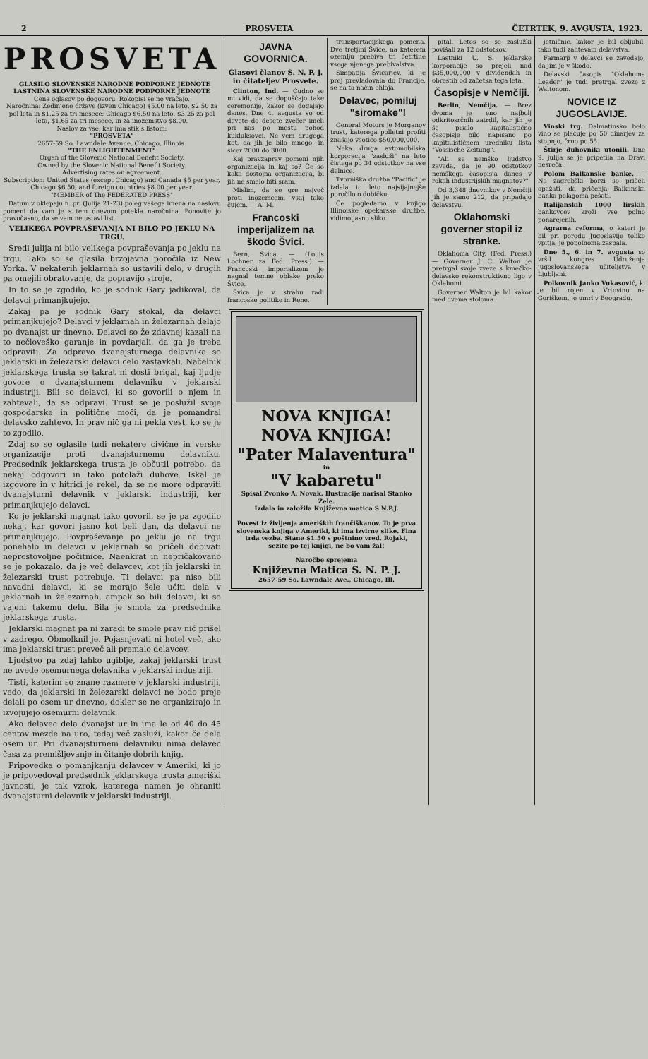2 PROSVETA ČETRTEK, 9. AVGUSTA, 1923.
PROSVETA
GLASILO SLOVENSKE NARODNE PODPORNE JEDNOTE
LASTNINA SLOVENSKE NARODNE PODPORNE JEDNOTE
Cena oglasov po dogovoru. Rokopisi se ne vračajo.
Naročnina: Zedinjene države (izven Chicago) $5.00 na leto, $2.50 za pol leta in $1.25 za tri mesece; Chicago $6.50 na leto, $3.25 za pol leta, $1.65 za tri mesece, in za inozemstvo $8.00.
Naslov za vse, kar ima stik s listom:
"PROSVETA"
2657-59 So. Lawndale Avenue, Chicago, Illinois.
"THE ENLIGHTENMENT"
Organ of the Slovenic National Benefit Society.
Owned by the Slovenic National Benefit Society.
Advertising rates on agreement.
Subscription: United States (except Chicago) and Canada $5 per year, Chicago $6.50, and foreign countries $8.00 per year.
"MEMBER of The FEDERATED PRESS"
Datum v oklepaju n. pr. (Julija 21-23) poleg vašega imena na naslovu pomeni da vam je s tem dnevom potekla naročnina. Ponovite jo pravočasno, da se vam ne ustavi list.
VELIKEGA POVPRAŠEVANJA NI BILO PO JEKLU NA TRGU.
Sredi julija ni bilo velikega povpraševanja po jeklu na trgu. Tako so se glasila brzojavna poročila iz New Yorka. V nekaterih jeklarnah so ustavili delo, v drugih pa omejili obratovanje, da popravijo stroje.
In to se je zgodilo, ko je sodnik Gary jadikoval, da delavci primanjkujejo.
Zakaj pa je sodnik Gary stokal, da delavci primanjkujejo? Delavci v jeklarnah in železarnah delajo po dvanajst ur dnevno. Delavci so že zdavnej kazali na to nečloveško garanje in povdarjali, da ga je treba odpraviti. Za odpravo dvanajsturnega delavnika so jeklarski in železarski delavci celo zastavkali. Načelnik jeklarskega trusta se takrat ni dosti brigal, kaj ljudje govore o dvanajsturnem delavniku v jeklarski industriji. Bili so delavci, ki so govorili o njem in zahtevali, da se odpravi. Trust se je poslužil svoje gospodarske in politične moči, da je pomandral delavsko zahtevo. In prav nič ga ni pekla vest, ko se je to zgodilo.
Zdaj so se oglasile tudi nekatere civične in verske organizacije proti dvanajsturnemu delavniku. Predsednik jeklarskega trusta je občutil potrebo, da nekaj odgovori in tako potolaži duhove. Iskal je izgovore in v hitrici je rekel, da se ne more odpraviti dvanajsturni delavnik v jeklarski industriji, ker primanjkujejo delavci.
Ko je jeklarski magnat tako govoril, se je pa zgodilo nekaj, kar govori jasno kot beli dan, da delavci ne primanjkujejo. Povpraševanje po jeklu je na trgu ponehalo in delavci v jeklarnah so pričeli dobivati neprostovoljne počitnice. Naenkrat in nepričakovano se je pokazalo, da je več delavcev, kot jih jeklarski in železarski trust potrebuje. Ti delavci pa niso bili navadni delavci, ki se morajo šele učiti dela v jeklarnah in železarnah, ampak so bili delavci, ki so vajeni takemu delu. Bila je smola za predsednika jeklarskega trusta.
Jeklarski magnat pa ni zaradi te smole prav nič prišel v zadrego. Obmolknil je. Pojasnjevati ni hotel več, ako ima jeklarski trust preveč ali premalo delavcev.
Ljudstvo pa zdaj lahko ugiblje, zakaj jeklarski trust ne uvede osemurnega delavnika v jeklarski industriji.
Tisti, katerim so znane razmere v jeklarski industriji, vedo, da jeklarski in železarski delavci ne bodo preje delali po osem ur dnevno, dokler se ne organizirajo in izvojujejo osemurni delavnik.
Ako delavec dela dvanajst ur in ima le od 40 do 45 centov mezde na uro, tedaj več zasluži, kakor če dela osem ur. Pri dvanajsturnem delavniku nima delavec časa za premišljevanje in čitanje dobrih knjig.
Pripovedka o pomanjkanju delavcev v Ameriki, ki jo je pripovedoval predsednik jeklarskega trusta ameriški javnosti, je tak vzrok, katerega namen je ohraniti dvanajsturni delavnik v jeklarski industriji.
JAVNA GOVORNICA.
Glasovi članov S. N. P. J. in čitateljev Prosvete.
Clinton, Ind. — Čudno se mi vidi, da se dopuščajo take ceremonije, kakor se dogajajo danes. Dne 4. avgusta so od devete do desete zvečer imeli pri nas po mestu pohod kukluksovci. Ne vem drugega kot, da jih je bilo mnogo, in sicer 2000 do 3000.
Kaj pravzaprav pomeni njih organizacija in kaj so? Če so kaka dostojna organizacija, bi jih ne smelo biti sram.
Mislim, da se gre največ proti inozemcem, vsaj tako čujem. — A. M.
Francoski imperijalizem na škodo Švici.
Bern, Švica. — (Louis Lochner za Fed. Press.) — Francoski imperializem je nagnal temne oblake preko Švice.
Švica je v strahu radi francoske politike in Rene.
transportacijskega pomena. Dve tretjini Švice, na katerem ozemlju prebiva tri četrtine vsega njenega prebivalstva.
Simpatija Švicarjev, ki je prej prevladovala do Francije, se na ta način ohlaja.
Delavec, pomiluj "siromake"!
General Motors je Morganov trust, katerega polletni profiti znašajo vsotico $50,000,000.
Neka druga avtomobilska korporacija "zasluži" na leto čistega po 34 odstotkov na vse delnice.
Tvorniška družba "Pacific" je izdala to leto najsijajnejše poročilo o dobičku.
Če pogledamo v knjigo Illinoiske opekarske družbe, vidimo jasno sliko.
NOVA KNJIGA! NOVA KNJIGA!
"Pater Malaventura"
in
"V kabaretu"
Spisal Zvonko A. Novak. Ilustracije narisal Stanko Žele.
Izdala in založila Književna matica S.N.P.J.
Povest iz življenja ameriških frančiškanov. To je prva slovenska knjiga v Ameriki, ki ima izvirne slike. Fina trda vezba. Stane $1.50 s poštnino vred. Rojaki, sezite po tej knjigi, ne bo vam žal!
Naročbe sprejema
Književna Matica S. N. P. J.
2657-59 So. Lawndale Ave., Chicago, Ill.
pital. Letos so se zaslužki povišali za 12 odstotkov.
Lastniki U. S. jeklarske korporacije so prejeli nad $35,000,000 v dividendah in obrestih od začetka tega leta.
Časopisje v Nemčiji.
Berlin, Nemčija. — Brez dvoma je eno najbolj odkritosrčnih zatrdil, kar jih je še pisalo kapitalistično časopisje bilo napisano po kapitalističnem uredniku lista "Vossische Zeitung".
"Ali se nemško ljudstvo zaveda, da je 90 odstotkov nemškega časopisja danes v rokah industrijskih magnatov?"
Od 3,348 dnevnikov v Nemčiji jih je samo 212, da pripadajo delavstvu.
Oklahomski governer stopil iz stranke.
Oklahoma City. (Fed. Press.) — Governer J. C. Walton je pretrgal svoje zveze s kmečko-delavsko rekonstruktivno ligo v Oklahomi.
Governer Walton je bil kakor med dvema stoloma.
jetničnic, kakor je bil obljubil, tako tudi zahtevam delavstva.
Farmarji v delavci se zavedajo, da jim je v škodo.
Delavski časopis "Oklahoma Leader" je tudi pretrgal zveze z Waltonom.
NOVICE IZ JUGOSLAVIJE.
Vinski trg. Dalmatinsko belo vino se plačuje po 50 dinarjev za stopnjo, črno po 55.
Štirje duhovniki utonili. Dne 9. julija se je pripetila na Dravi nesreča.
Polom Balkanske banke. — Na zagrebški borzi so pričeli opažati, da pričenja Balkanska banka polagoma pešati.
Italijanskih 1000 lirskih bankovcev kroži vse polno ponarejenih.
Agrarna reforma, o kateri je bil pri porodu Jugoslavije toliko vpitja, je popolnoma zaspala.
Dne 5., 6. in 7. avgusta so vršil kongres Udruženja jugoslovanskega učiteljstva v Ljubljani.
Polkovnik Janko Vukasović, ki je bil rojen v Vrtovinu na Goriškem, je umrl v Beogradu.